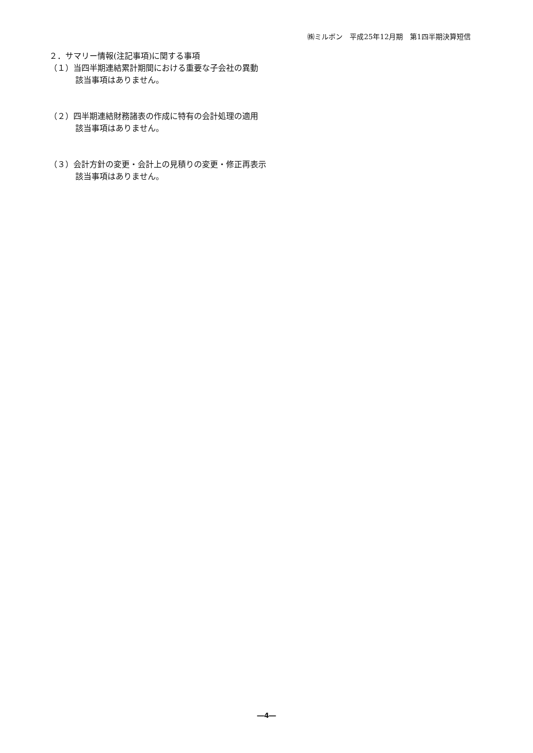㈱ミルボン　平成25年12月期　第1四半期決算短信
２．サマリー情報(注記事項)に関する事項
（１）当四半期連結累計期間における重要な子会社の異動
該当事項はありません。
（２）四半期連結財務諸表の作成に特有の会計処理の適用
該当事項はありません。
（３）会計方針の変更・会計上の見積りの変更・修正再表示
該当事項はありません。
―4―